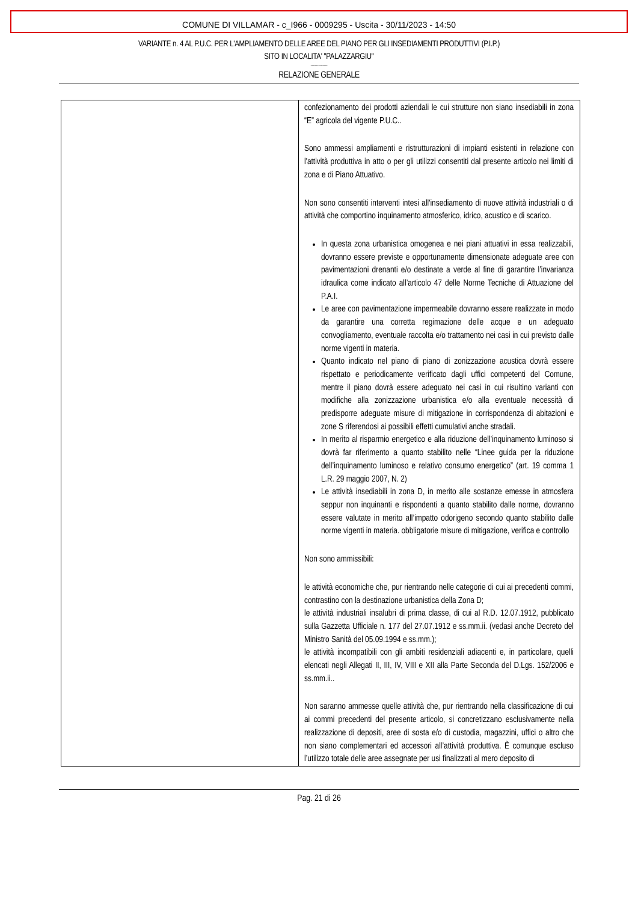COMUNE DI VILLAMAR - c_I966 - 0009295 - Uscita - 30/11/2023 - 14:50
VARIANTE n. 4 AL P.U.C. PER L'AMPLIAMENTO DELLE AREE DEL PIANO PER GLI INSEDIAMENTI PRODUTTIVI (P.I.P.)
SITO IN LOCALITA' "PALAZZARGIU"
-------------
RELAZIONE GENERALE
| | confezionamento dei prodotti aziendali le cui strutture non siano insediabili in zona “E” agricola del vigente P.U.C.. Sono ammessi ampliamenti e ristrutturazioni di impianti esistenti in relazione con l'attività produttiva in atto o per gli utilizzi consentiti dal presente articolo nei limiti di zona e di Piano Attuativo. Non sono consentiti interventi intesi all'insediamento di nuove attività industriali o di attività che comportino inquinamento atmosferico, idrico, acustico e di scarico. In questa zona urbanistica omogenea e nei piani attuativi in essa realizzabili, dovranno essere previste e opportunamente dimensionate adeguate aree con pavimentazioni drenanti e/o destinate a verde al fine di garantire l’invarianza idraulica come indicato all’articolo 47 delle Norme Tecniche di Attuazione del P.A.I. Le aree con pavimentazione impermeabile dovranno essere realizzate in modo da garantire una corretta regimazione delle acque e un adeguato convogliamento, eventuale raccolta e/o trattamento nei casi in cui previsto dalle norme vigenti in materia. Quanto indicato nel piano di piano di zonizzazione acustica dovrà essere rispettato e periodicamente verificato dagli uffici competenti del Comune, mentre il piano dovrà essere adeguato nei casi in cui risultino varianti con modifiche alla zonizzazione urbanistica e/o alla eventuale necessità di predisporre adeguate misure di mitigazione in corrispondenza di abitazioni e zone S riferendosi ai possibili effetti cumulativi anche stradali. In merito al risparmio energetico e alla riduzione dell’inquinamento luminoso si dovrà far riferimento a quanto stabilito nelle “Linee guida per la riduzione dell’inquinamento luminoso e relativo consumo energetico” (art. 19 comma 1 L.R. 29 maggio 2007, N. 2) Le attività insediabili in zona D, in merito alle sostanze emesse in atmosfera seppur non inquinanti e rispondenti a quanto stabilito dalle norme, dovranno essere valutate in merito all’impatto odorigeno secondo quanto stabilito dalle norme vigenti in materia. obbligatorie misure di mitigazione, verifica e controllo Non sono ammissibili: le attività economiche che, pur rientrando nelle categorie di cui ai precedenti commi, contrastino con la destinazione urbanistica della Zona D; le attività industriali insalubri di prima classe, di cui al R.D. 12.07.1912, pubblicato sulla Gazzetta Ufficiale n. 177 del 27.07.1912 e ss.mm.ii. (vedasi anche Decreto del Ministro Sanità del 05.09.1994 e ss.mm.); le attività incompatibili con gli ambiti residenziali adiacenti e, in particolare, quelli elencati negli Allegati II, III, IV, VIII e XII alla Parte Seconda del D.Lgs. 152/2006 e ss.mm.ii.. Non saranno ammesse quelle attività che, pur rientrando nella classificazione di cui ai commi precedenti del presente articolo, si concretizzano esclusivamente nella realizzazione di depositi, aree di sosta e/o di custodia, magazzini, uffici o altro che non siano complementari ed accessori all’attività produttiva. È comunque escluso l’utilizzo totale delle aree assegnate per usi finalizzati al mero deposito di |
Pag. 21 di 26